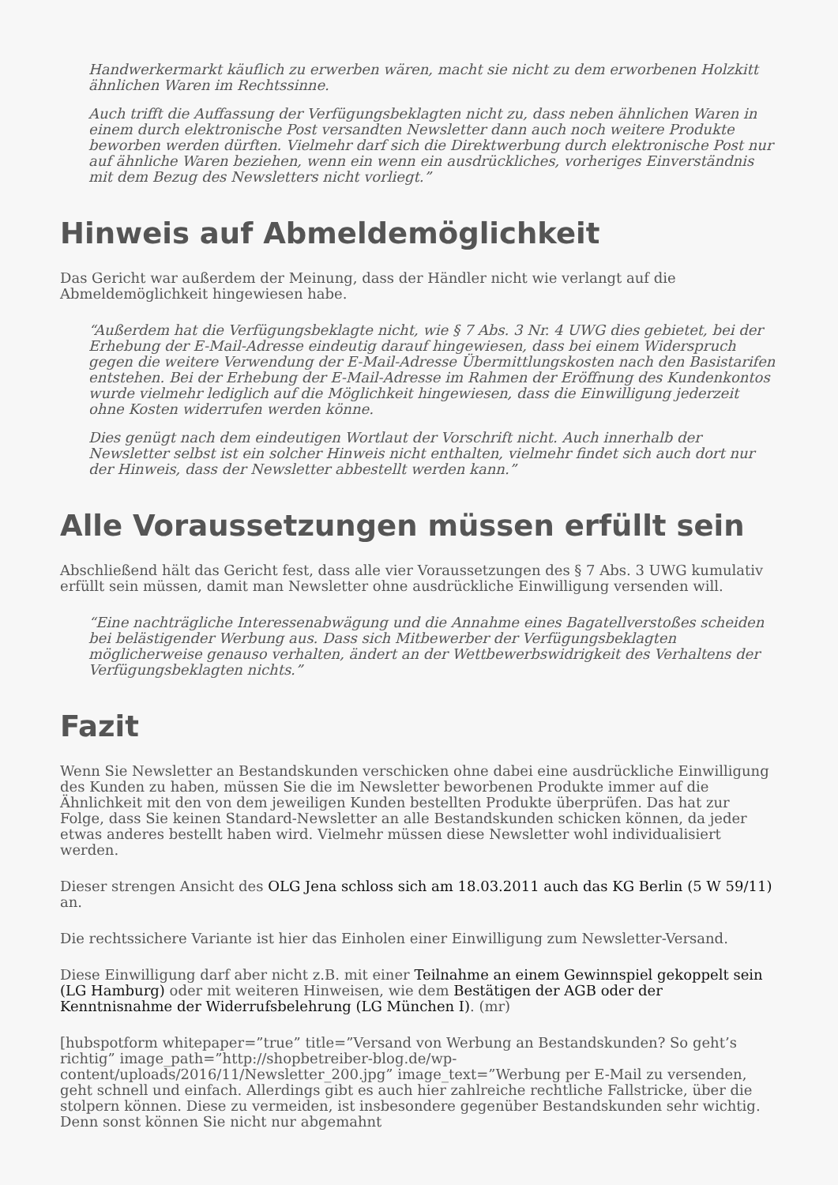Handwerkermarkt käuflich zu erwerben wären, macht sie nicht zu dem erworbenen Holzkitt ähnlichen Waren im Rechtssinne.
Auch trifft die Auffassung der Verfügungsbeklagten nicht zu, dass neben ähnlichen Waren in einem durch elektronische Post versandten Newsletter dann auch noch weitere Produkte beworben werden dürften. Vielmehr darf sich die Direktwerbung durch elektronische Post nur auf ähnliche Waren beziehen, wenn ein wenn ein ausdrückliches, vorheriges Einverständnis mit dem Bezug des Newsletters nicht vorliegt.”
Hinweis auf Abmeldemöglichkeit
Das Gericht war außerdem der Meinung, dass der Händler nicht wie verlangt auf die Abmeldemöglichkeit hingewiesen habe.
“Außerdem hat die Verfügungsbeklagte nicht, wie § 7 Abs. 3 Nr. 4 UWG dies gebietet, bei der Erhebung der E-Mail-Adresse eindeutig darauf hingewiesen, dass bei einem Widerspruch gegen die weitere Verwendung der E-Mail-Adresse Übermittlungskosten nach den Basistarifen entstehen. Bei der Erhebung der E-Mail-Adresse im Rahmen der Eröffnung des Kundenkontos wurde vielmehr lediglich auf die Möglichkeit hingewiesen, dass die Einwilligung jederzeit ohne Kosten widerrufen werden könne.
Dies genügt nach dem eindeutigen Wortlaut der Vorschrift nicht. Auch innerhalb der Newsletter selbst ist ein solcher Hinweis nicht enthalten, vielmehr findet sich auch dort nur der Hinweis, dass der Newsletter abbestellt werden kann.”
Alle Voraussetzungen müssen erfüllt sein
Abschließend hält das Gericht fest, dass alle vier Voraussetzungen des § 7 Abs. 3 UWG kumulativ erfüllt sein müssen, damit man Newsletter ohne ausdrückliche Einwilligung versenden will.
“Eine nachträgliche Interessenabwägung und die Annahme eines Bagatellverstoßes scheiden bei belästigender Werbung aus. Dass sich Mitbewerber der Verfügungsbeklagten möglicherweise genauso verhalten, ändert an der Wettbewerbswidrigkeit des Verhaltens der Verfügungsbeklagten nichts.”
Fazit
Wenn Sie Newsletter an Bestandskunden verschicken ohne dabei eine ausdrückliche Einwilligung des Kunden zu haben, müssen Sie die im Newsletter beworbenen Produkte immer auf die Ähnlichkeit mit den von dem jeweiligen Kunden bestellten Produkte überprüfen. Das hat zur Folge, dass Sie keinen Standard-Newsletter an alle Bestandskunden schicken können, da jeder etwas anderes bestellt haben wird. Vielmehr müssen diese Newsletter wohl individualisiert werden.
Dieser strengen Ansicht des OLG Jena schloss sich am 18.03.2011 auch das KG Berlin (5 W 59/11) an.
Die rechtssichere Variante ist hier das Einholen einer Einwilligung zum Newsletter-Versand.
Diese Einwilligung darf aber nicht z.B. mit einer Teilnahme an einem Gewinnspiel gekoppelt sein (LG Hamburg) oder mit weiteren Hinweisen, wie dem Bestätigen der AGB oder der Kenntnisnahme der Widerrufsbelehrung (LG München I). (mr)
[hubspotform whitepaper=”true” title=”Versand von Werbung an Bestandskunden? So geht’s richtig” image_path=”http://shopbetreiber-blog.de/wp-content/uploads/2016/11/Newsletter_200.jpg” image_text=”Werbung per E-Mail zu versenden, geht schnell und einfach. Allerdings gibt es auch hier zahlreiche rechtliche Fallstricke, über die stolpern können. Diese zu vermeiden, ist insbesondere gegenüber Bestandskunden sehr wichtig. Denn sonst können Sie nicht nur abgemahnt